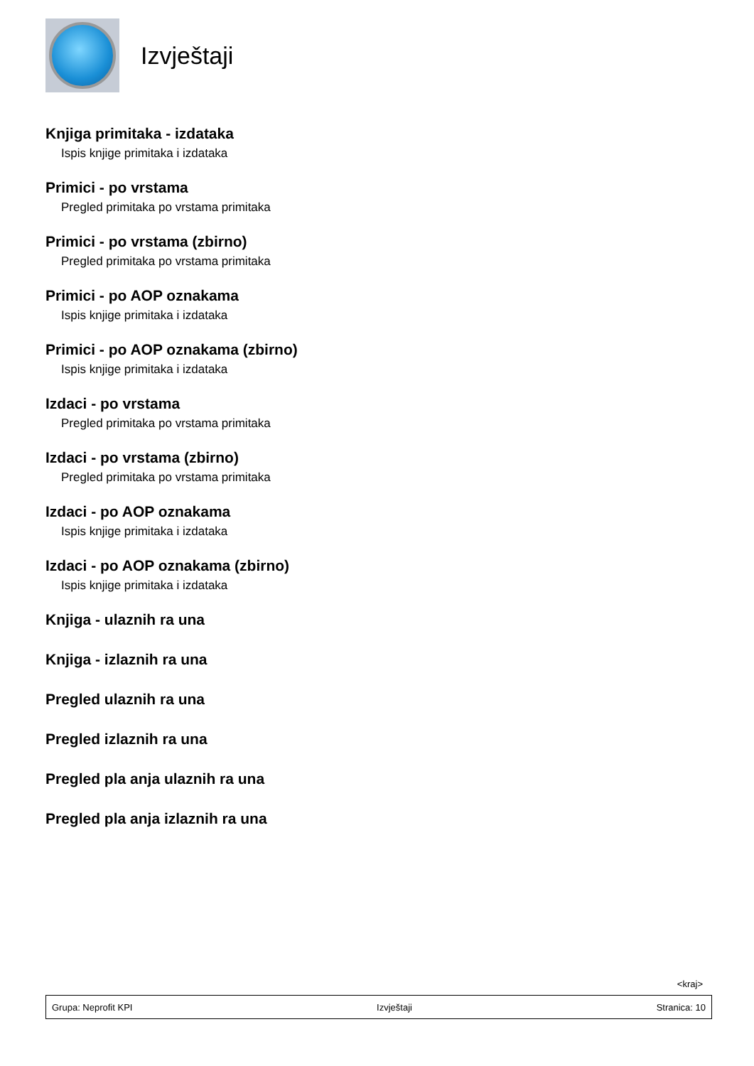Izvještaji
Knjiga primitaka - izdataka
Ispis knjige primitaka i izdataka
Primici - po vrstama
Pregled primitaka po vrstama primitaka
Primici - po vrstama (zbirno)
Pregled primitaka po vrstama primitaka
Primici - po AOP oznakama
Ispis knjige primitaka i izdataka
Primici - po AOP oznakama (zbirno)
Ispis knjige primitaka i izdataka
Izdaci - po vrstama
Pregled primitaka po vrstama primitaka
Izdaci - po vrstama (zbirno)
Pregled primitaka po vrstama primitaka
Izdaci - po AOP oznakama
Ispis knjige primitaka i izdataka
Izdaci - po AOP oznakama (zbirno)
Ispis knjige primitaka i izdataka
Knjiga - ulaznih ra una
Knjiga - izlaznih ra una
Pregled ulaznih ra una
Pregled izlaznih ra una
Pregled pla anja ulaznih ra una
Pregled pla anja izlaznih ra una
<kraj>
Grupa: Neprofit KPI Izvještaji Stranica: 10